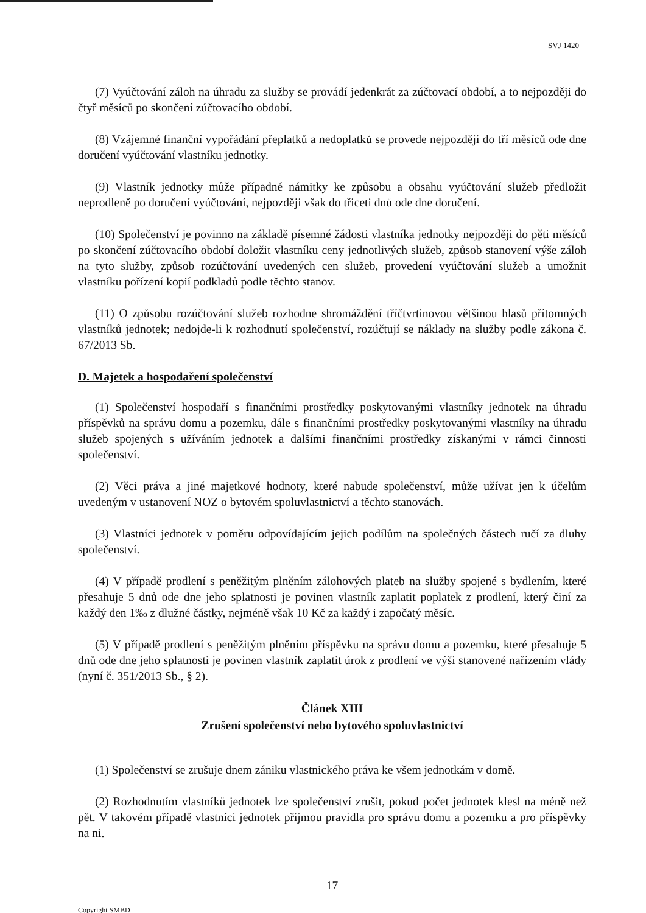SVJ 1420
(7) Vyúčtování záloh na úhradu za služby se provádí jedenkrát za zúčtovací období, a to nejpozději do čtyř měsíců po skončení zúčtovacího období.
(8) Vzájemné finanční vypořádání přeplatků a nedoplatků se provede nejpozději do tří měsíců ode dne doručení vyúčtování vlastníku jednotky.
(9) Vlastník jednotky může případné námitky ke způsobu a obsahu vyúčtování služeb předložit neprodleně po doručení vyúčtování, nejpozději však do třiceti dnů ode dne doručení.
(10) Společenství je povinno na základě písemné žádosti vlastníka jednotky nejpozději do pěti měsíců po skončení zúčtovacího období doložit vlastníku ceny jednotlivých služeb, způsob stanovení výše záloh na tyto služby, způsob rozúčtování uvedených cen služeb, provedení vyúčtování služeb a umožnit vlastníku pořízení kopií podkladů podle těchto stanov.
(11) O způsobu rozúčtování služeb rozhodne shromáždění tříčtvrtinovou většinou hlasů přítomných vlastníků jednotek; nedojde-li k rozhodnutí společenství, rozúčtují se náklady na služby podle zákona č. 67/2013 Sb.
D. Majetek a hospodaření společenství
(1) Společenství hospodaří s finančními prostředky poskytovanými vlastníky jednotek na úhradu příspěvků na správu domu a pozemku, dále s finančními prostředky poskytovanými vlastníky na úhradu služeb spojených s užíváním jednotek a dalšími finančními prostředky získanými v rámci činnosti společenství.
(2) Věci práva a jiné majetkové hodnoty, které nabude společenství, může užívat jen k účelům uvedeným v ustanovení NOZ o bytovém spoluvlastnictví a těchto stanovách.
(3) Vlastníci jednotek v poměru odpovídajícím jejich podílům na společných částech ručí za dluhy společenství.
(4) V případě prodlení s peněžitým plněním zálohových plateb na služby spojené s bydlením, které přesahuje 5 dnů ode dne jeho splatnosti je povinen vlastník zaplatit poplatek z prodlení, který činí za každý den 1‰ z dlužné částky, nejméně však 10 Kč za každý i započatý měsíc.
(5) V případě prodlení s peněžitým plněním příspěvku na správu domu a pozemku, které přesahuje 5 dnů ode dne jeho splatnosti je povinen vlastník zaplatit úrok z prodlení ve výši stanovené nařízením vlády (nyní č. 351/2013 Sb., § 2).
Článek XIII
Zrušení společenství nebo bytového spoluvlastnictví
(1) Společenství se zrušuje dnem zániku vlastnického práva ke všem jednotkám v domě.
(2) Rozhodnutím vlastníků jednotek lze společenství zrušit, pokud počet jednotek klesl na méně než pět. V takovém případě vlastníci jednotek přijmou pravidla pro správu domu a pozemku a pro příspěvky na ni.
17
Copyright SMBD